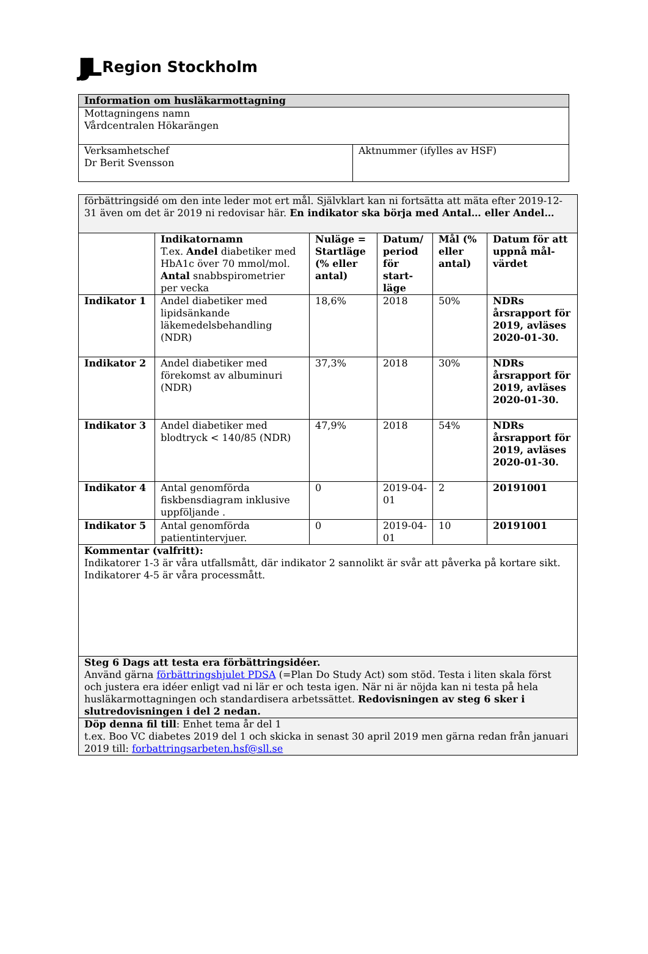JJL Region Stockholm
| Information om husläkarmottagning | |
| Mottagningens namn Vårdcentralen Hökarängen | |
| Verksamhetschef Dr Berit Svensson | Aktnummer (ifylles av HSF) |
| förbättringsidé om den inte leder mot ert mål. Självklart kan ni fortsätta att mäta efter 2019-12-31 även om det är 2019 ni redovisar här. En indikator ska börja med Antal… eller Andel… | | | | | |
| | Indikatornamn T.ex. Andel diabetiker med HbA1c över 70 mmol/mol. Antal snabbspirometrier per vecka | Nuläge = Startläge (% eller antal) | Datum/ period för start-läge | Mål (% eller antal) | Datum för att uppnå mål-värdet |
| Indikator 1 | Andel diabetiker med lipidsänkande läkemedelsbehandling (NDR) | 18,6% | 2018 | 50% | NDRs årsrapport för 2019, avläses 2020-01-30. |
| Indikator 2 | Andel diabetiker med förekomst av albuminuri (NDR) | 37,3% | 2018 | 30% | NDRs årsrapport för 2019, avläses 2020-01-30. |
| Indikator 3 | Andel diabetiker med blodtryck < 140/85 (NDR) | 47,9% | 2018 | 54% | NDRs årsrapport för 2019, avläses 2020-01-30. |
| Indikator 4 | Antal genomförda fiskbensdiagram inklusive uppföljande . | 0 | 2019-04-01 | 2 | 20191001 |
| Indikator 5 | Antal genomförda patientintervjuer. | 0 | 2019-04-01 | 10 | 20191001 |
| Kommentar (valfritt): Indikatorer 1-3 är våra utfallsmått, där indikator 2 sannolikt är svår att påverka på kortare sikt. Indikatorer 4-5 är våra processmått. | | | | | |
| Steg 6 Dags att testa era förbättringsidéer. Använd gärna förbättringshjulet PDSA (=Plan Do Study Act) som stöd. Testa i liten skala först och justera era idéer enligt vad ni lär er och testa igen. När ni är nöjda kan ni testa på hela husläkarmottagningen och standardisera arbetssättet. Redovisningen av steg 6 sker i slutredovisningen i del 2 nedan. | | | | | |
| Döp denna fil till : Enhet tema år del 1 t.ex. Boo VC diabetes 2019 del 1 och skicka in senast 30 april 2019 men gärna redan från januari 2019 till: forbattringsarbeten.hsf@sll.se | | | | | |